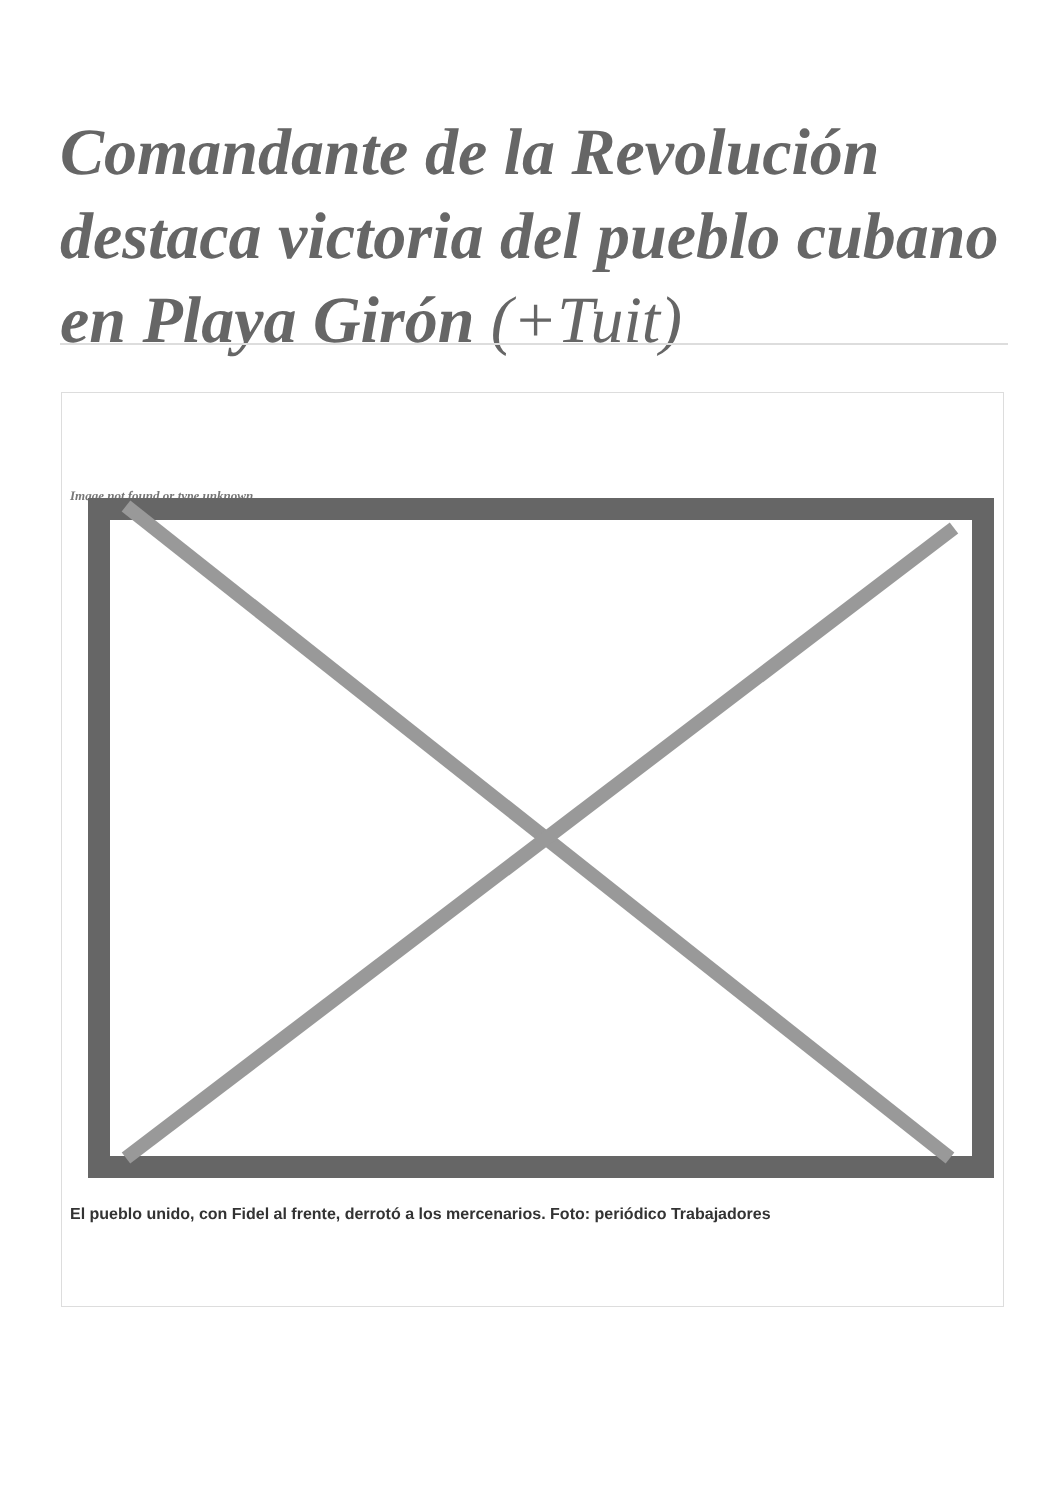Comandante de la Revolución destaca victoria del pueblo cubano en Playa Girón (+Tuit)
Image not found or type unknown
El pueblo unido, con Fidel al frente, derrotó a los mercenarios. Foto: periódico Trabajadores